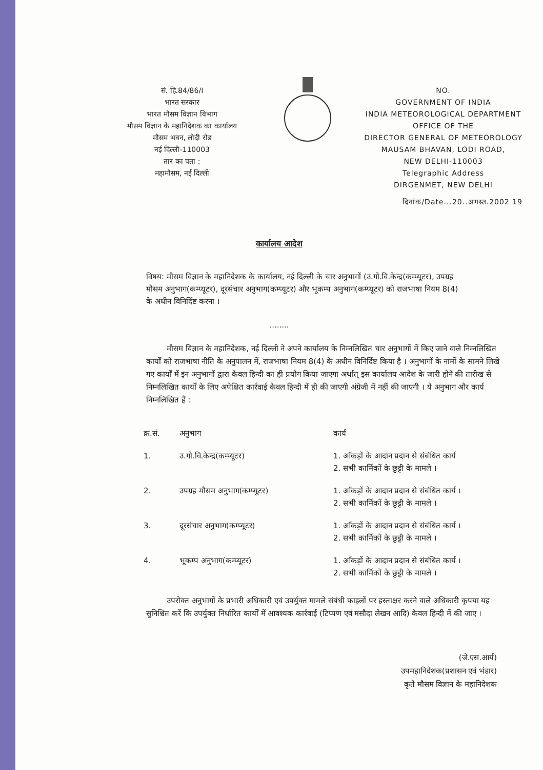सं. हि.84/86/I
भारत सरकार
भारत मौसम विज्ञान विभाग
मौसम विज्ञान के महानिदेशक का कार्यालय
मौसम भवन, लोदी रोड
नई दिल्ली-110003
तार का पता :
महामौसम, नई दिल्ली
NO.
GOVERNMENT OF INDIA
INDIA METEOROLOGICAL DEPARTMENT
OFFICE OF THE
DIRECTOR GENERAL OF METEOROLOGY
MAUSAM BHAVAN, LODI ROAD,
NEW DELHI-110003
Telegraphic Address
DIRGENMET, NEW DELHI
दिनांक/Date...20..अगस्त.2002 19
कार्यालय आदेश
विषय: मौसम विज्ञान के महानिदेशक के कार्यालय, नई दिल्ली के चार अनुभागों (उ.गो.वि.केन्द्र(कम्प्यूटर), उपग्रह मौसम अनुभाग(कम्प्यूटर), दूरसंचार अनुभाग(कम्प्यूटर) और भूकम्प अनुभाग(कम्प्यूटर) को राजभाषा नियम 8(4) के अधीन विनिर्दिष्ट करना ।
........
मौसम विज्ञान के महानिदेशक, नई दिल्ली ने अपने कार्यालय के निम्नलिखित चार अनुभागों में किए जाने वाले निम्नलिखित कार्यों को राजभाषा नीति के अनुपालन में, राजभाषा नियम 8(4) के अधीन विनिर्दिष्ट किया है । अनुभागों के नामों के सामने लिखे गए कार्यों में इन अनुभागों द्वारा केवल हिन्दी का ही प्रयोग किया जाएगा अर्थात् इस कार्यालय आदेश के जारी होने की तारीख से निम्नलिखित कार्यों के लिए अपेक्षित कार्रवाई केवल हिन्दी में ही की जाएगी अंग्रेजी में नहीं की जाएगी । ये अनुभाग और कार्य निम्नलिखित हैं :
| क्र.सं. | अनुभाग | कार्य |
| --- | --- | --- |
| 1. | उ.गो.वि.केन्द्र(कम्प्यूटर) | 1. आँकड़ों के आदान प्रदान से संबंधित कार्य 2. सभी कार्मिकों के छुट्टी के मामले । |
| 2. | उपग्रह मौसम अनुभाग(कम्प्यूटर) | 1. आँकड़ों के आदान प्रदान से संबंधित कार्य । 2. सभी कार्मिकों के छुट्टी के मामले । |
| 3. | दूरसंचार अनुभाग(कम्प्यूटर) | 1. आँकड़ों के आदान प्रदान से संबंधित कार्य । 2. सभी कार्मिकों के छुट्टी के मामले । |
| 4. | भूकम्प अनुभाग(कम्प्यूटर) | 1. आँकड़ों के आदान प्रदान से संबंधित कार्य । 2. सभी कार्मिकों के छुट्टी के मामले । |
उपरोक्त अनुभागों के प्रभारी अधिकारी एवं उपर्युक्त मामले संबंधी फाइलों पर हस्ताक्षर करने वाले अधिकारी कृपया यह सुनिश्चित करें कि उपर्युक्त निर्धारित कार्यों में आवश्यक कार्रवाई (टिप्पण एवं मसौदा लेखन आदि) केवल हिन्दी में की जाए ।
(जे.एस.आर्य)
उपमहानिदेशक(प्रशासन एवं भंडार)
कृते मौसम विज्ञान के महानिदेशक